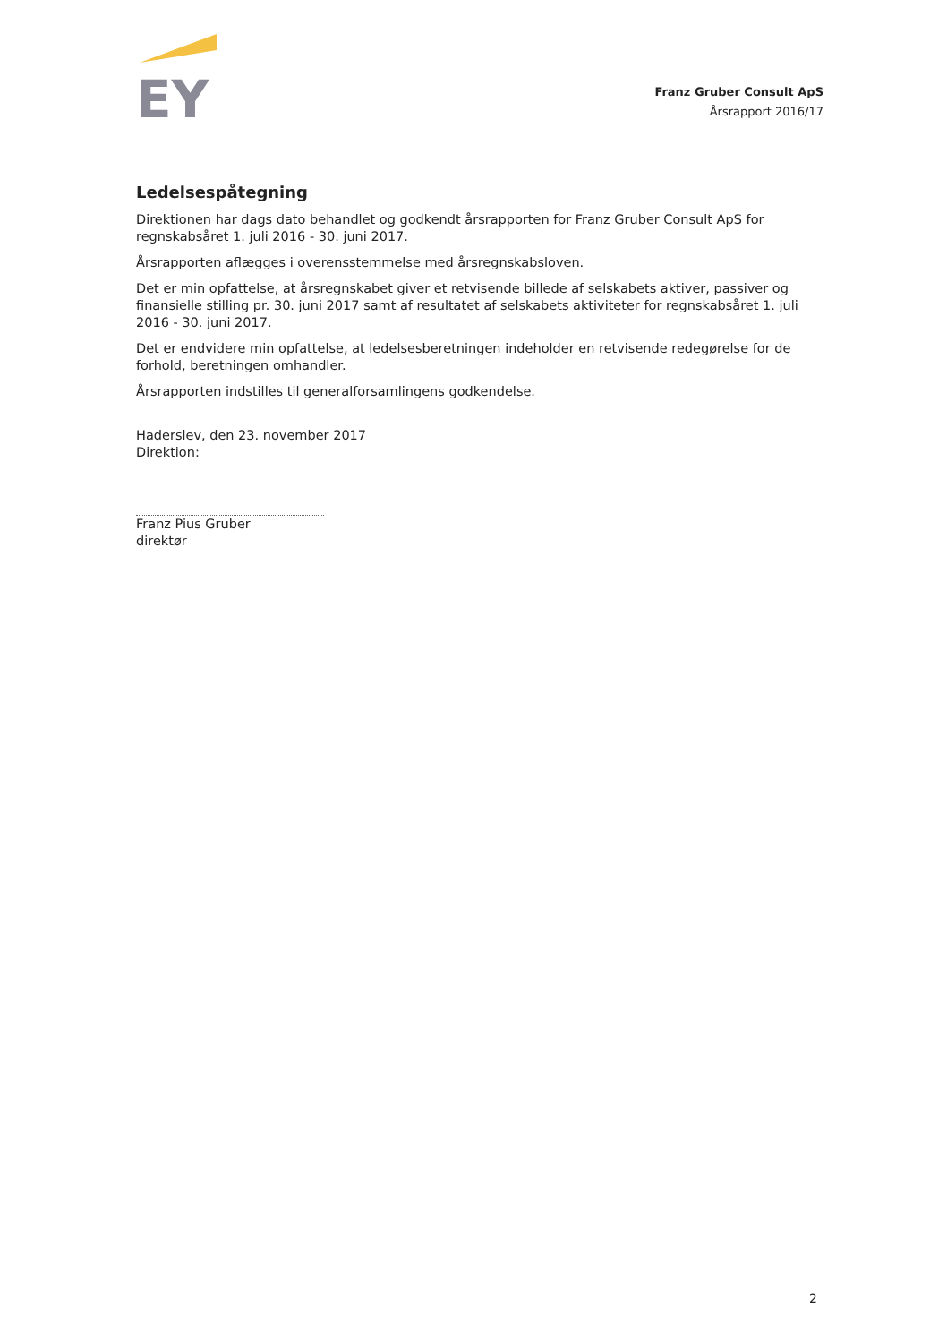EY
Franz Gruber Consult ApS
Årsrapport 2016/17
Ledelsespåtegning
Direktionen har dags dato behandlet og godkendt årsrapporten for Franz Gruber Consult ApS for regnskabsåret 1. juli 2016 - 30. juni 2017.
Årsrapporten aflægges i overensstemmelse med årsregnskabsloven.
Det er min opfattelse, at årsregnskabet giver et retvisende billede af selskabets aktiver, passiver og finansielle stilling pr. 30. juni 2017 samt af resultatet af selskabets aktiviteter for regnskabsåret 1. juli 2016 - 30. juni 2017.
Det er endvidere min opfattelse, at ledelsesberetningen indeholder en retvisende redegørelse for de forhold, beretningen omhandler.
Årsrapporten indstilles til generalforsamlingens godkendelse.
Haderslev, den 23. november 2017
Direktion:
Franz Pius Gruber
direktør
2